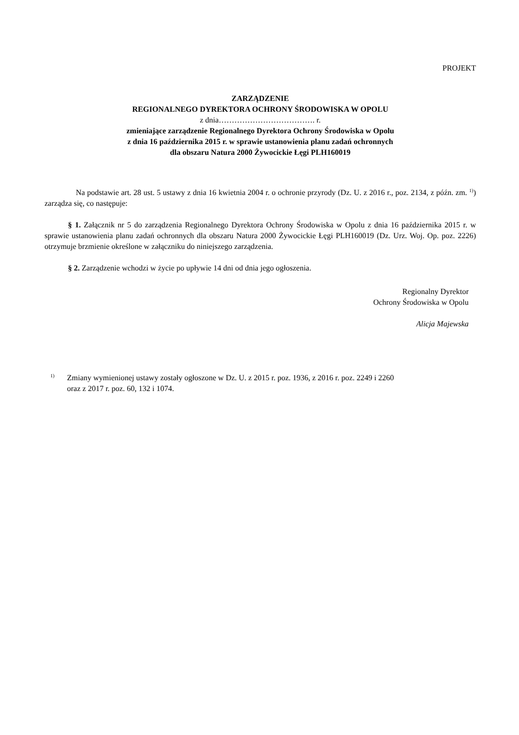PROJEKT
ZARZĄDZENIE
REGIONALNEGO DYREKTORA OCHRONY ŚRODOWISKA W OPOLU
z dnia………………………………. r.
zmieniające zarządzenie Regionalnego Dyrektora Ochrony Środowiska w Opolu
z dnia 16 października 2015 r. w sprawie ustanowienia planu zadań ochronnych
dla obszaru Natura 2000 Żywocickie Łęgi PLH160019
Na podstawie art. 28 ust. 5 ustawy z dnia 16 kwietnia 2004 r. o ochronie przyrody (Dz. U. z 2016 r., poz. 2134, z późn. zm. <sup>1)</sup>) zarządza się, co następuje:
§ 1. Załącznik nr 5 do zarządzenia Regionalnego Dyrektora Ochrony Środowiska w Opolu z dnia 16 października 2015 r. w sprawie ustanowienia planu zadań ochronnych dla obszaru Natura 2000 Żywocickie Łęgi PLH160019 (Dz. Urz. Woj. Op. poz. 2226) otrzymuje brzmienie określone w załączniku do niniejszego zarządzenia.
§ 2. Zarządzenie wchodzi w życie po upływie 14 dni od dnia jego ogłoszenia.
Regionalny Dyrektor
Ochrony Środowiska w Opolu
Alicja Majewska
<sup>1)</sup>
Zmiany wymienionej ustawy zostały ogłoszone w Dz. U. z 2015 r. poz. 1936, z 2016 r. poz. 2249 i 2260
oraz z 2017 r. poz. 60, 132 i 1074.